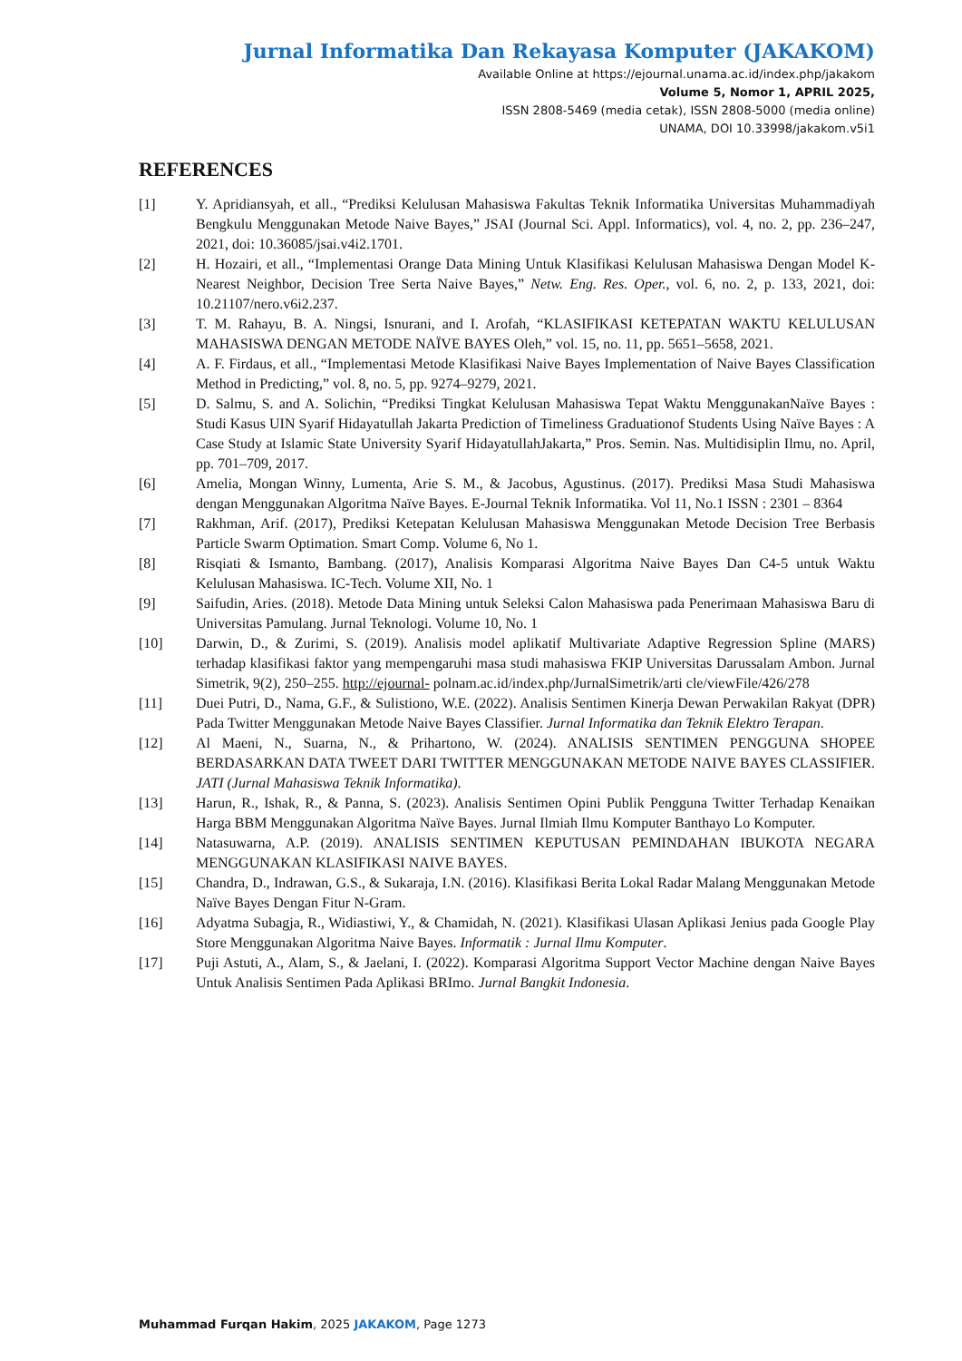Jurnal Informatika Dan Rekayasa Komputer (JAKAKOM)
Available Online at https://ejournal.unama.ac.id/index.php/jakakom
Volume 5, Nomor 1, APRIL 2025,
ISSN 2808-5469 (media cetak), ISSN 2808-5000 (media online)
UNAMA, DOI 10.33998/jakakom.v5i1
REFERENCES
[1] Y. Apridiansyah, et all., “Prediksi Kelulusan Mahasiswa Fakultas Teknik Informatika Universitas Muhammadiyah Bengkulu Menggunakan Metode Naive Bayes,” JSAI (Journal Sci. Appl. Informatics), vol. 4, no. 2, pp. 236–247, 2021, doi: 10.36085/jsai.v4i2.1701.
[2] H. Hozairi, et all., “Implementasi Orange Data Mining Untuk Klasifikasi Kelulusan Mahasiswa Dengan Model K-Nearest Neighbor, Decision Tree Serta Naive Bayes,” Netw. Eng. Res. Oper., vol. 6, no. 2, p. 133, 2021, doi: 10.21107/nero.v6i2.237.
[3] T. M. Rahayu, B. A. Ningsi, Isnurani, and I. Arofah, “KLASIFIKASI KETEPATAN WAKTU KELULUSAN MAHASISWA DENGAN METODE NAÏVE BAYES Oleh,” vol. 15, no. 11, pp. 5651–5658, 2021.
[4] A. F. Firdaus, et all., “Implementasi Metode Klasifikasi Naive Bayes Implementation of Naive Bayes Classification Method in Predicting,” vol. 8, no. 5, pp. 9274–9279, 2021.
[5] D. Salmu, S. and A. Solichin, “Prediksi Tingkat Kelulusan Mahasiswa Tepat Waktu MenggunakanNaïve Bayes : Studi Kasus UIN Syarif Hidayatullah Jakarta Prediction of Timeliness Graduationof Students Using Naïve Bayes : A Case Study at Islamic State University Syarif HidayatullahJakarta,” Pros. Semin. Nas. Multidisiplin Ilmu, no. April, pp. 701–709, 2017.
[6] Amelia, Mongan Winny, Lumenta, Arie S. M., & Jacobus, Agustinus. (2017). Prediksi Masa Studi Mahasiswa dengan Menggunakan Algoritma Naïve Bayes. E-Journal Teknik Informatika. Vol 11, No.1 ISSN : 2301 – 8364
[7] Rakhman, Arif. (2017), Prediksi Ketepatan Kelulusan Mahasiswa Menggunakan Metode Decision Tree Berbasis Particle Swarm Optimation. Smart Comp. Volume 6, No 1.
[8] Risqiati & Ismanto, Bambang. (2017), Analisis Komparasi Algoritma Naive Bayes Dan C4-5 untuk Waktu Kelulusan Mahasiswa. IC-Tech. Volume XII, No. 1
[9] Saifudin, Aries. (2018). Metode Data Mining untuk Seleksi Calon Mahasiswa pada Penerimaan Mahasiswa Baru di Universitas Pamulang. Jurnal Teknologi. Volume 10, No. 1
[10] Darwin, D., & Zurimi, S. (2019). Analisis model aplikatif Multivariate Adaptive Regression Spline (MARS) terhadap klasifikasi faktor yang mempengaruhi masa studi mahasiswa FKIP Universitas Darussalam Ambon. Jurnal Simetrik, 9(2), 250–255. http://ejournal- polnam.ac.id/index.php/JurnalSimetrik/arti cle/viewFile/426/278
[11] Duei Putri, D., Nama, G.F., & Sulistiono, W.E. (2022). Analisis Sentimen Kinerja Dewan Perwakilan Rakyat (DPR) Pada Twitter Menggunakan Metode Naive Bayes Classifier. Jurnal Informatika dan Teknik Elektro Terapan.
[12] Al Maeni, N., Suarna, N., & Prihartono, W. (2024). ANALISIS SENTIMEN PENGGUNA SHOPEE BERDASARKAN DATA TWEET DARI TWITTER MENGGUNAKAN METODE NAIVE BAYES CLASSIFIER. JATI (Jurnal Mahasiswa Teknik Informatika).
[13] Harun, R., Ishak, R., & Panna, S. (2023). Analisis Sentimen Opini Publik Pengguna Twitter Terhadap Kenaikan Harga BBM Menggunakan Algoritma Naïve Bayes. Jurnal Ilmiah Ilmu Komputer Banthayo Lo Komputer.
[14] Natasuwarna, A.P. (2019). ANALISIS SENTIMEN KEPUTUSAN PEMINDAHAN IBUKOTA NEGARA MENGGUNAKAN KLASIFIKASI NAIVE BAYES.
[15] Chandra, D., Indrawan, G.S., & Sukaraja, I.N. (2016). Klasifikasi Berita Lokal Radar Malang Menggunakan Metode Naïve Bayes Dengan Fitur N-Gram.
[16] Adyatma Subagja, R., Widiastiwi, Y., & Chamidah, N. (2021). Klasifikasi Ulasan Aplikasi Jenius pada Google Play Store Menggunakan Algoritma Naive Bayes. Informatik : Jurnal Ilmu Komputer.
[17] Puji Astuti, A., Alam, S., & Jaelani, I. (2022). Komparasi Algoritma Support Vector Machine dengan Naive Bayes Untuk Analisis Sentimen Pada Aplikasi BRImo. Jurnal Bangkit Indonesia.
Muhammad Furqan Hakim, 2025 JAKAKOM, Page 1273